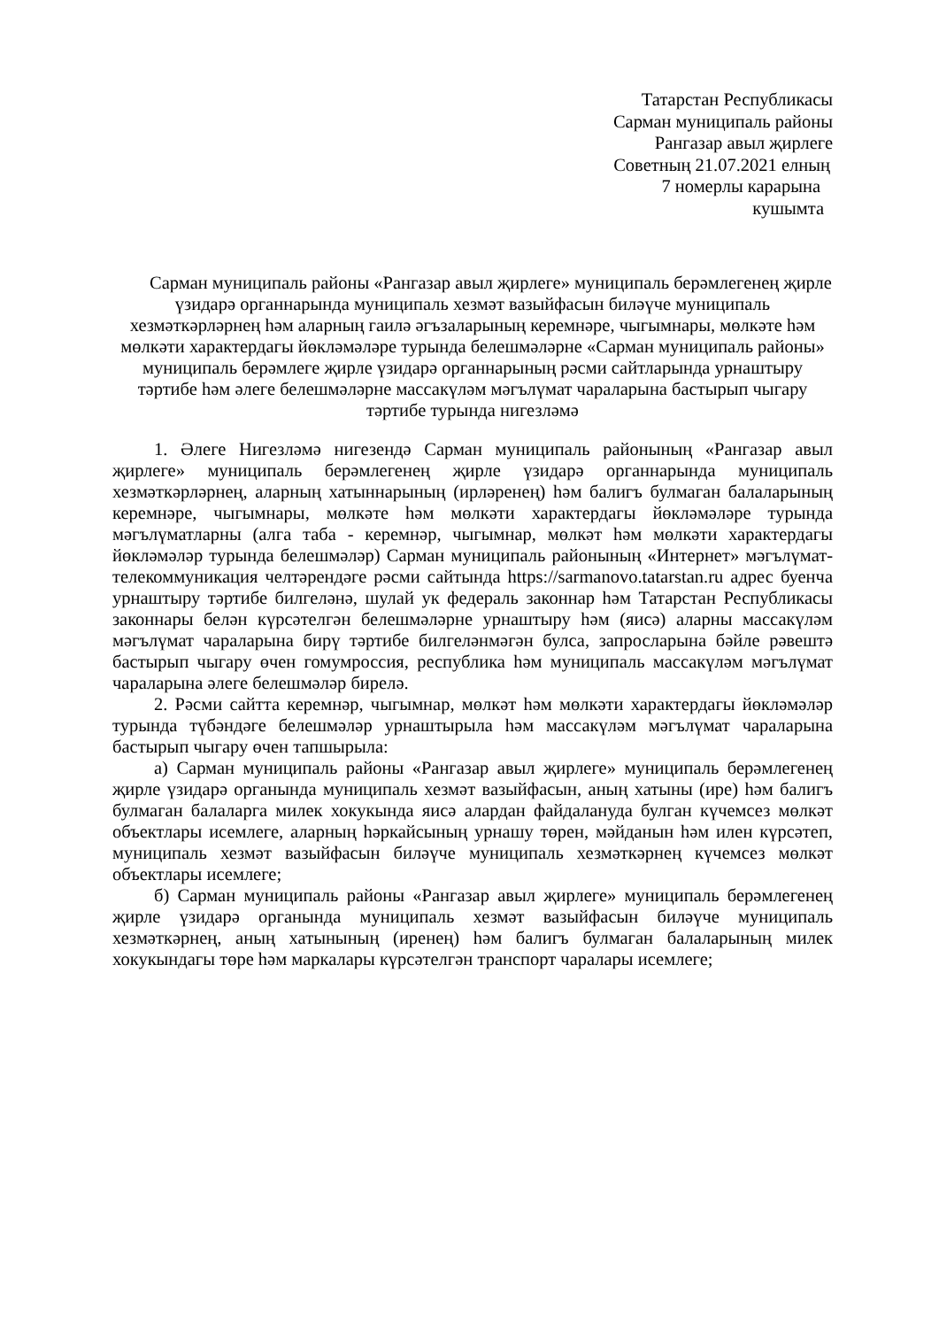Татарстан Республикасы
Сарман муниципаль районы
Рангазар авыл җирлеге
Советның 21.07.2021 елның
7 номерлы карарына
кушымта
Сарман муниципаль районы «Рангазар авыл җирлеге» муниципаль берәмлегенең җирле үзидарә органнарында муниципаль хезмәт вазыйфасын биләүче муниципаль хезмәткәрләрнең һәм аларның гаилә әгъзаларының керемнәре, чыгымнары, мөлкәте һәм мөлкәти характердагы йөкләмәләре турында белешмәләрне «Сарман муниципаль районы» муниципаль берәмлеге җирле үзидарә органнарының рәсми сайтларында урнаштыру тәртибе һәм әлеге белешмәләрне массакүләм мәгълүмат чараларына бастырып чыгару тәртибе турында нигезләмә
1. Әлеге Нигезләмә нигезендә Сарман муниципаль районының «Рангазар авыл җирлеге» муниципаль берәмлегенең җирле үзидарә органнарында муниципаль хезмәткәрләрнең, аларның хатыннарының (ирләренең) һәм балигъ булмаган балаларының керемнәре, чыгымнары, мөлкәте һәм мөлкәти характердагы йөкләмәләре турында мәгълүматларны (алга таба - керемнәр, чыгымнар, мөлкәт һәм мөлкәти характердагы йөкләмәләр турында белешмәләр) Сарман муниципаль районының «Интернет» мәгълүмат-телекоммуникация челтәрендәге рәсми сайтында https://sarmanovo.tatarstan.ru адрес буенча урнаштыру тәртибе билгеләнә, шулай ук федераль законнар һәм Татарстан Республикасы законнары белән күрсәтелгән белешмәләрне урнаштыру һәм (яисә) аларны массакүләм мәгълүмат чараларына бирү тәртибе билгеләнмәгән булса, запросларына бәйле рәвештә бастырып чыгару өчен гомумроссия, республика һәм муниципаль массакүләм мәгълүмат чараларына әлеге белешмәләр бирелә.
2. Рәсми сайтта керемнәр, чыгымнар, мөлкәт һәм мөлкәти характердагы йөкләмәләр турында түбәндәге белешмәләр урнаштырыла һәм массакүләм мәгълүмат чараларына бастырып чыгару өчен тапшырыла:
а) Сарман муниципаль районы «Рангазар авыл җирлеге» муниципаль берәмлегенең җирле үзидарә органында муниципаль хезмәт вазыйфасын, аның хатыны (ире) һәм балигъ булмаган балаларга милек хокукында яисә алардан файдалануда булган күчемсез мөлкәт объектлары исемлеге, аларның һәркайсының урнашу төрен, мәйданын һәм илен күрсәтеп, муниципаль хезмәт вазыйфасын биләүче муниципаль хезмәткәрнең күчемсез мөлкәт объектлары исемлеге;
б) Сарман муниципаль районы «Рангазар авыл җирлеге» муниципаль берәмлегенең җирле үзидарә органында муниципаль хезмәт вазыйфасын биләүче муниципаль хезмәткәрнең, аның хатынының (иренең) һәм балигъ булмаган балаларының милек хокукындагы төре һәм маркалары күрсәтелгән транспорт чаралары исемлеге;